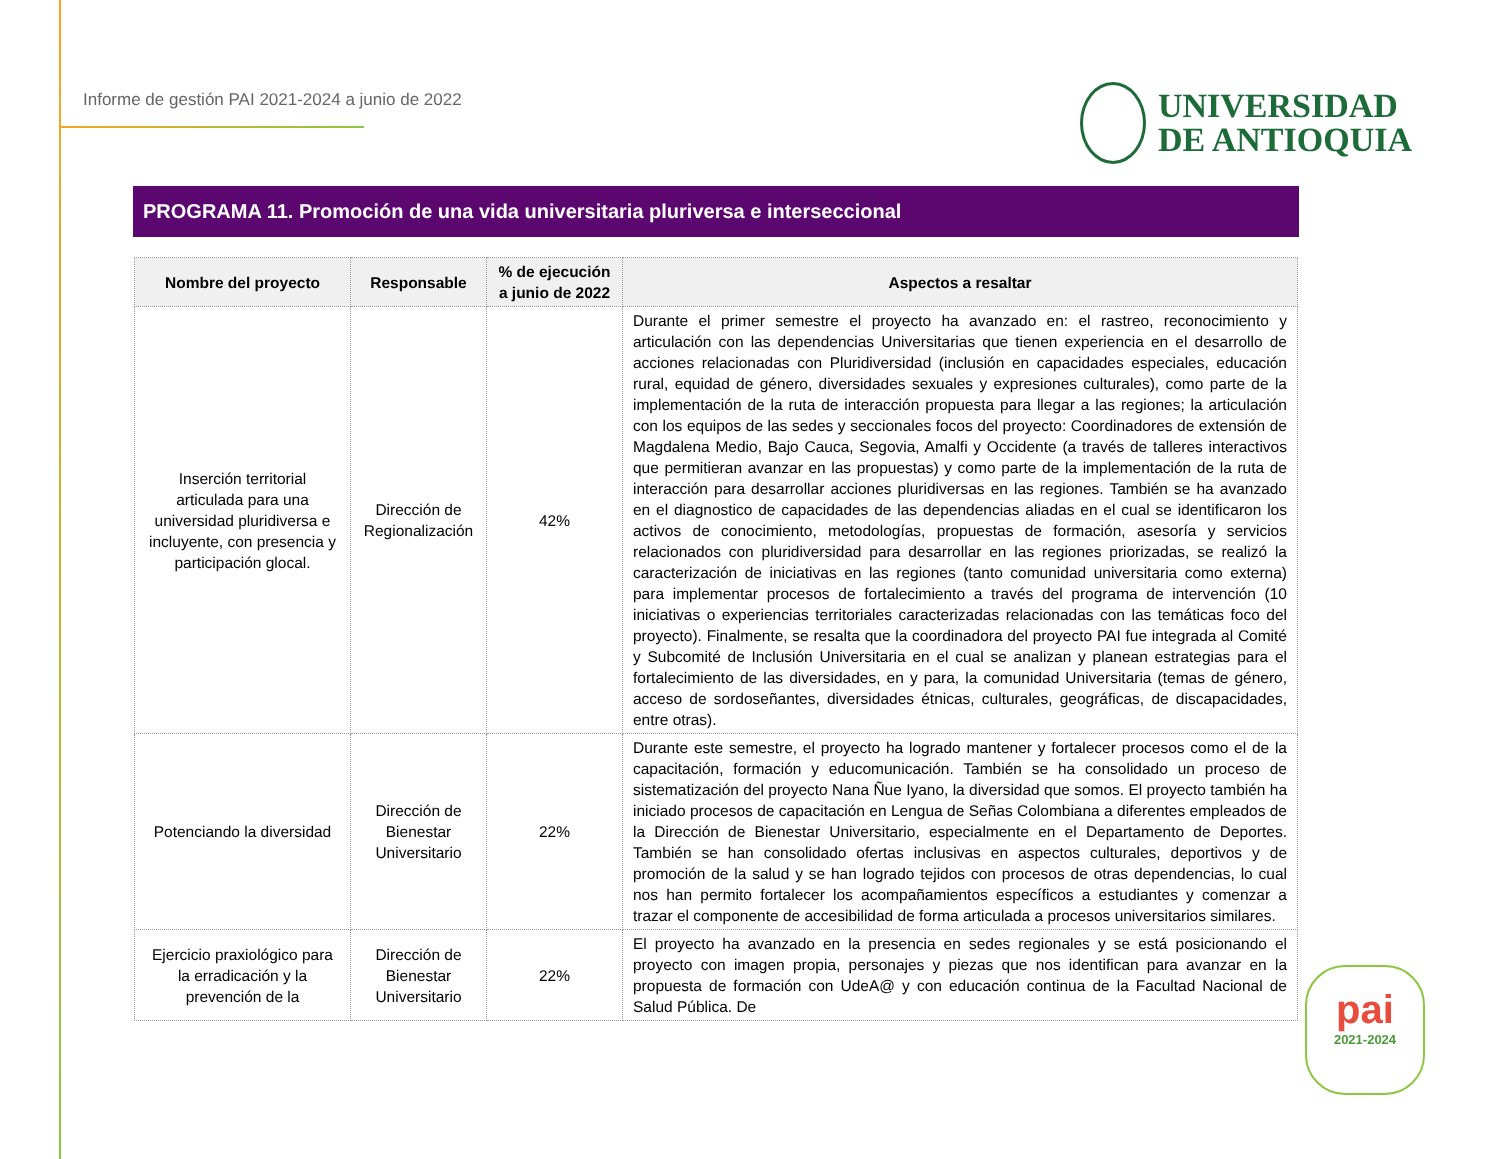Informe de gestión PAI 2021-2024 a junio de 2022
UNIVERSIDAD
DE ANTIOQUIA
PROGRAMA 11. Promoción de una vida universitaria pluriversa e interseccional
| Nombre del proyecto | Responsable | % de ejecución a junio de 2022 | Aspectos a resaltar |
| --- | --- | --- | --- |
| Inserción territorial articulada para una universidad pluridiversa e incluyente, con presencia y participación glocal. | Dirección de Regionalización | 42% | Durante el primer semestre el proyecto ha avanzado en: el rastreo, reconocimiento y articulación con las dependencias Universitarias que tienen experiencia en el desarrollo de acciones relacionadas con Pluridiversidad (inclusión en capacidades especiales, educación rural, equidad de género, diversidades sexuales y expresiones culturales), como parte de la implementación de la ruta de interacción propuesta para llegar a las regiones; la articulación con los equipos de las sedes y seccionales focos del proyecto: Coordinadores de extensión de Magdalena Medio, Bajo Cauca, Segovia, Amalfi y Occidente (a través de talleres interactivos que permitieran avanzar en las propuestas) y como parte de la implementación de la ruta de interacción para desarrollar acciones pluridiversas en las regiones. También se ha avanzado en el diagnostico de capacidades de las dependencias aliadas en el cual se identificaron los activos de conocimiento, metodologías, propuestas de formación, asesoría y servicios relacionados con pluridiversidad para desarrollar en las regiones priorizadas, se realizó la caracterización de iniciativas en las regiones (tanto comunidad universitaria como externa) para implementar procesos de fortalecimiento a través del programa de intervención (10 iniciativas o experiencias territoriales caracterizadas relacionadas con las temáticas foco del proyecto). Finalmente, se resalta que la coordinadora del proyecto PAI fue integrada al Comité y Subcomité de Inclusión Universitaria en el cual se analizan y planean estrategias para el fortalecimiento de las diversidades, en y para, la comunidad Universitaria (temas de género, acceso de sordoseñantes, diversidades étnicas, culturales, geográficas, de discapacidades, entre otras). |
| Potenciando la diversidad | Dirección de Bienestar Universitario | 22% | Durante este semestre, el proyecto ha logrado mantener y fortalecer procesos como el de la capacitación, formación y educomunicación. También se ha consolidado un proceso de sistematización del proyecto Nana Ñue Iyano, la diversidad que somos. El proyecto también ha iniciado procesos de capacitación en Lengua de Señas Colombiana a diferentes empleados de la Dirección de Bienestar Universitario, especialmente en el Departamento de Deportes. También se han consolidado ofertas inclusivas en aspectos culturales, deportivos y de promoción de la salud y se han logrado tejidos con procesos de otras dependencias, lo cual nos han permito fortalecer los acompañamientos específicos a estudiantes y comenzar a trazar el componente de accesibilidad de forma articulada a procesos universitarios similares. |
| Ejercicio praxiológico para la erradicación y la prevención de la | Dirección de Bienestar Universitario | 22% | El proyecto ha avanzado en la presencia en sedes regionales y se está posicionando el proyecto con imagen propia, personajes y piezas que nos identifican para avanzar en la propuesta de formación con UdeA@ y con educación continua de la Facultad Nacional de Salud Pública. De |
pai
2021-2024